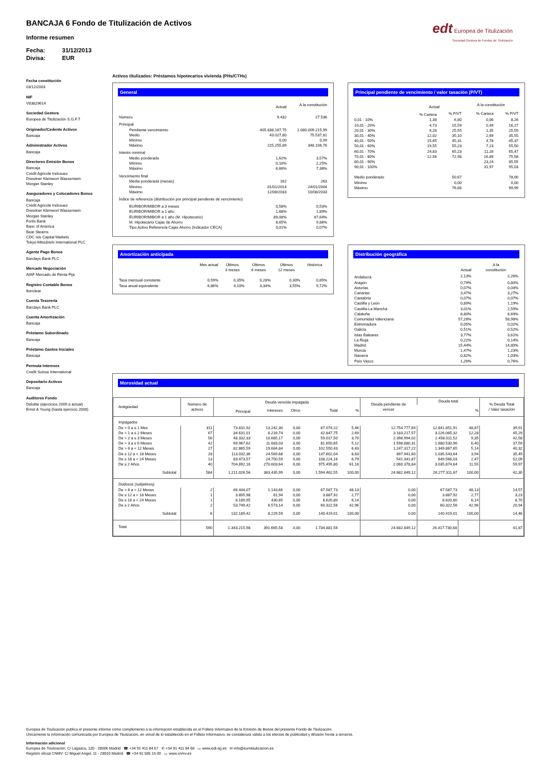BANCAJA 6 Fondo de Titulización de Activos
Informe resumen
Fecha: 31/12/2013
Divisa: EUR
edt Europea de Titulización
Sociedad Gestora de Fondos de Titulización
Fecha constitución
03/12/2003
NIF
V83829614
Sociedad Gestora
Europea de Titulización S.G.F.T
Originador/Cedente Activos
Bancaja
Administrador Activos
Bancaja
Directores Emisión Bonos
Bancaja
Crédit Agricole Indosuez
Dresdner Kleinwort Wasserstein
Morgan Stanley
Aseguradores y Colocadores Bonos
Bancaja
Crédit Agricole Indosuez
Dresdner Kleinwort Wasserstein
Morgan Stanley
Fortis Bank
Banc of America
Bear Stearns
CDC Ixis Capital Markets
Tokyo-Mitsubishi International PLC
Agente Pago Bonos
Barclays Bank PLC
Mercado Negociación
AIAF Mercado de Renta Fija
Registro Contable Bonos
Iberclear
Cuenta Tesorería
Barclays Bank PLC
Cuenta Amortización
Bancaja
Préstamo Subordinado
Bancaja
Préstamo Gastos Iniciales
Bancaja
Permuta Intereses
Credit Suisse International
Depositario Activos
Bancaja
Auditores Fondo
Deloitte (ejercicios 2009 a actual)
Ernst & Young (hasta ejercicio 2008)
Activos titulizados: Préstamos hipotecarios vivienda (PHs/CTHs)
General
| | Actual | A la constitución |
| Número | 9.432 | 27.536 |
| Principal | | |
| Pendiente vencimiento | 405.838.167,75 | 2.080.009.215,99 |
| Medio | 43.027,80 | 75.537,81 |
| Mínimo | 0,00 | 0,09 |
| Máximo | 225.255,89 | 348.106,76 |
| Interés nominal | | |
| Medio ponderado | 1,62% | 3,57% |
| Mínimo | 0,10% | 2,25% |
| Máximo | 6,66% | 7,38% |
| Vencimiento final | | |
| Media ponderada (meses) | 162 | 263 |
| Mínimo | 01/01/2014 | 24/01/2004 |
| Máximo | 12/08/2033 | 10/08/2033 |
| Índice de referencia (distribución por principal pendiente de vencimiento) | | |
| EURIBOR/MIBOR a 3 meses | 0,58% | 0,53% |
| EURIBOR/MIBOR a 1 año | 1,68% | 1,89% |
| EURIBOR/MIBOR a 1 año (M. Hipotecario) | 89,08% | 87,64% |
| M. Hipotecario Cajas de Ahorro | 8,65% | 9,86% |
| Tipo Activo Referencia Cajas Ahorro (Indicador CECA) | 0,01% | 0,07% |
Principal pendiente de vencimiento / valor tasación (P/VT)
| | Actual | | A la constitución | |
| | % Cartera | % P/VT | % Cartera | % P/VT |
| 0,01 - 10% | 1,38 | 6,80 | 0,06 | 8,26 |
| 10,01 - 20% | 4,73 | 15,59 | 0,49 | 16,27 |
| 20,01 - 30% | 9,28 | 25,55 | 1,35 | 25,59 |
| 30,01 - 40% | 12,02 | 35,10 | 2,69 | 35,55 |
| 40,01 - 50% | 15,65 | 45,31 | 4,78 | 45,37 |
| 50,01 - 60% | 19,55 | 55,23 | 7,23 | 55,50 |
| 60,01 - 70% | 24,83 | 65,23 | 11,28 | 65,47 |
| 70,01 - 80% | 12,56 | 72,98 | 16,89 | 75,58 |
| 80,01 - 90% | | | 23,24 | 85,55 |
| 90,01 - 100% | | | 31,97 | 95,03 |
| Medio ponderado | | 50,67 | | 78,00 |
| Mínimo | | 0,00 | | 0,00 |
| Máximo | | 76,66 | | 99,99 |
Amortización anticipada
| | Mes actual | Últimos 3 meses | Últimos 6 meses | Últimos 12 meses | Histórica |
| Tasa mensual constante | 0,59% | 0,35% | 0,28% | 0,30% | 0,85% |
| Tasa anual equivalente | 6,86% | 4,10% | 3,34% | 3,55% | 9,72% |
Distribución geográfica
| | Actual | A la constitución |
| Andalucía | 2,13% | 2,26% |
| Aragón | 0,79% | 0,80% |
| Asturias | 0,07% | 0,04% |
| Canarias | 3,47% | 3,27% |
| Cantabria | 0,07% | 0,07% |
| Castilla y León | 0,89% | 1,19% |
| Castilla-La Mancha | 3,01% | 2,59% |
| Cataluña | 8,80% | 8,69% |
| Comunidad Valenciana | 57,28% | 58,98% |
| Extremadura | 0,05% | 0,02% |
| Galicia | 0,51% | 0,52% |
| Islas Baleares | 3,77% | 3,61% |
| La Rioja | 0,22% | 0,14% |
| Madrid | 15,44% | 14,80% |
| Murcia | 1,47% | 1,23% |
| Navarra | 0,82% | 1,03% |
| País Vasco | 1,20% | 0,76% |
Morosidad actual
| Antigüedad | Número de activos | Deuda vencida impagada | | | | | Deuda pendiente de vencer | Deuda total | | % Deuda Total / Valor tasación |
| --- | --- | --- | --- | --- | --- | --- | --- | --- | --- | --- |
| | | Principal | Intereses | Otros | Total | % | | | % | |
| Impagados | | | | | | | | | | |
| De > 0 a ≤ 1 Mes | 311 | 73.831,92 | 13.242,30 | 0,00 | 87.074,22 | 5,46 | 12.754.777,69 | 12.841.851,91 | 48,87 | 39,91 |
| De > 1 a ≤ 2 Meses | 67 | 34.631,01 | 8.216,74 | 0,00 | 42.847,75 | 2,69 | 3.183.217,57 | 3.226.065,32 | 12,28 | 45,29 |
| De > 2 a ≤ 3 Meses | 56 | 48.332,33 | 10.685,17 | 0,00 | 59.017,50 | 3,70 | 2.398.994,02 | 2.458.011,52 | 9,35 | 42,58 |
| De > 3 a ≤ 6 Meses | 42 | 69.967,62 | 11.683,03 | 0,00 | 81.650,65 | 5,12 | 1.598.880,31 | 1.680.530,96 | 6,40 | 37,59 |
| De > 6 a < 12 Meses | 27 | 82.865,59 | 19.684,84 | 0,00 | 102.550,43 | 6,43 | 1.247.317,22 | 1.349.867,65 | 5,14 | 40,32 |
| De ≥ 12 a < 18 Meses | 28 | 113.032,36 | 24.569,68 | 0,00 | 137.602,04 | 8,63 | 897.941,60 | 1.035.543,64 | 3,94 | 35,49 |
| De ≥ 18 a < 24 Meses | 13 | 83.473,57 | 24.750,59 | 0,00 | 108.224,16 | 6,79 | 541.341,87 | 649.566,03 | 2,47 | 52,09 |
| De ≥ 2 Años | 40 | 704.892,16 | 270.603,64 | 0,00 | 975.495,80 | 61,18 | 2.060.378,84 | 3.035.874,64 | 11,55 | 59,97 |
| Subtotal | 584 | 1,211,026,56 | 383.435,99 | 0,00 | 1.594.462,55 | 100,00 | 24.682.849,12 | 26.277.311,67 | 100,00 | 42,30 |
| Dudosos (subjetivos) | | | | | | | | | | |
| De > 6 a < 12 Meses | 2 | 66.444,07 | 1.143,66 | 0,00 | 67.587,73 | 48,13 | 0,00 | 67.587,73 | 48,13 | 14,57 |
| De ≥ 12 a < 18 Meses | 1 | 3.805,98 | 81,94 | 0,00 | 3.887,92 | 2,77 | 0,00 | 3.887,92 | 2,77 | 3,23 |
| De ≥ 18 a < 24 Meses | 1 | 8.189,95 | 430,85 | 0,00 | 8.620,80 | 6,14 | 0,00 | 8.620,80 | 6,14 | 8,70 |
| De ≥ 2 Años | 2 | 53.749,42 | 6.573,14 | 0,00 | 60.322,56 | 42,96 | 0,00 | 60.322,56 | 42,96 | 20,94 |
| Subtotal | 6 | 132,189,42 | 8.229,59 | 0,00 | 140.419,01 | 100,00 | 0,00 | 140.419,01 | 100,00 | 14,46 |
| Total | 590 | 1.343.215,98 | 391.665,58 | 0,00 | 1.734.881,56 | | 24.682.849,12 | 26.417.730,68 | | 41,87 |
Europea de Titulización publica el presente informe como complemento a la información establecida en el Folleto Informativo de la Emisión de Bonos del presente Fondo de Titulización.
Únicamente la información comunicada por Europea de Titulización, en virtud de lo establecido en el Folleto Informativo, se considerará válida a los efectos de publicidad y difusión frente a terceros.
Información adicional
Europea de Titulización: C/ Lagasca, 120 - 28006 Madrid ☎ +34 91 411 84 67 ✆ +34 91 411 84 68 ▭ www.edt-sg.es ✉ info@eurotitulizacion.es
Registro oficial CNMV: C/ Miguel Angel, 11 - 28010 Madrid ☎ +34 91 585 15 00 ▭ www.cnmv.es